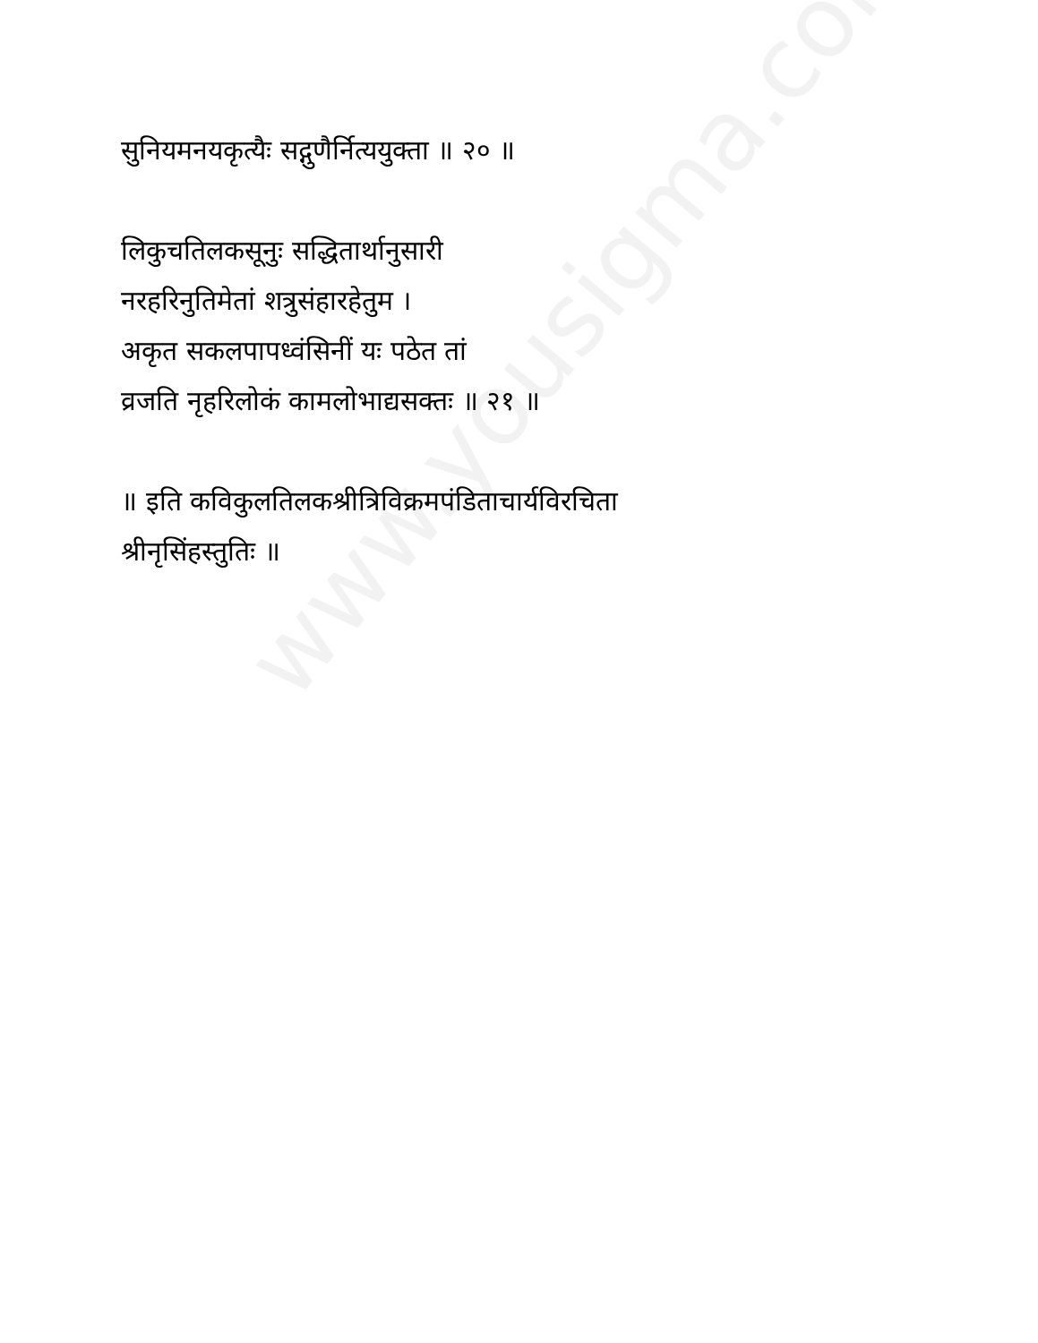www.yousigma.com
सुनियमनयकृत्यैः सद्गुणैर्नित्ययुक्ता ॥ २० ॥
लिकुचतिलकसूनुः सद्धितार्थानुसारी
नरहरिनुतिमेतां शत्रुसंहारहेतुम ।
अकृत सकलपापध्वंसिनीं यः पठेत तां
व्रजति नृहरिलोकं कामलोभाद्यसक्तः ॥ २१ ॥
॥ इति कविकुलतिलकश्रीत्रिविक्रमपंडिताचार्यविरचिता
श्रीनृसिंहस्तुतिः ॥